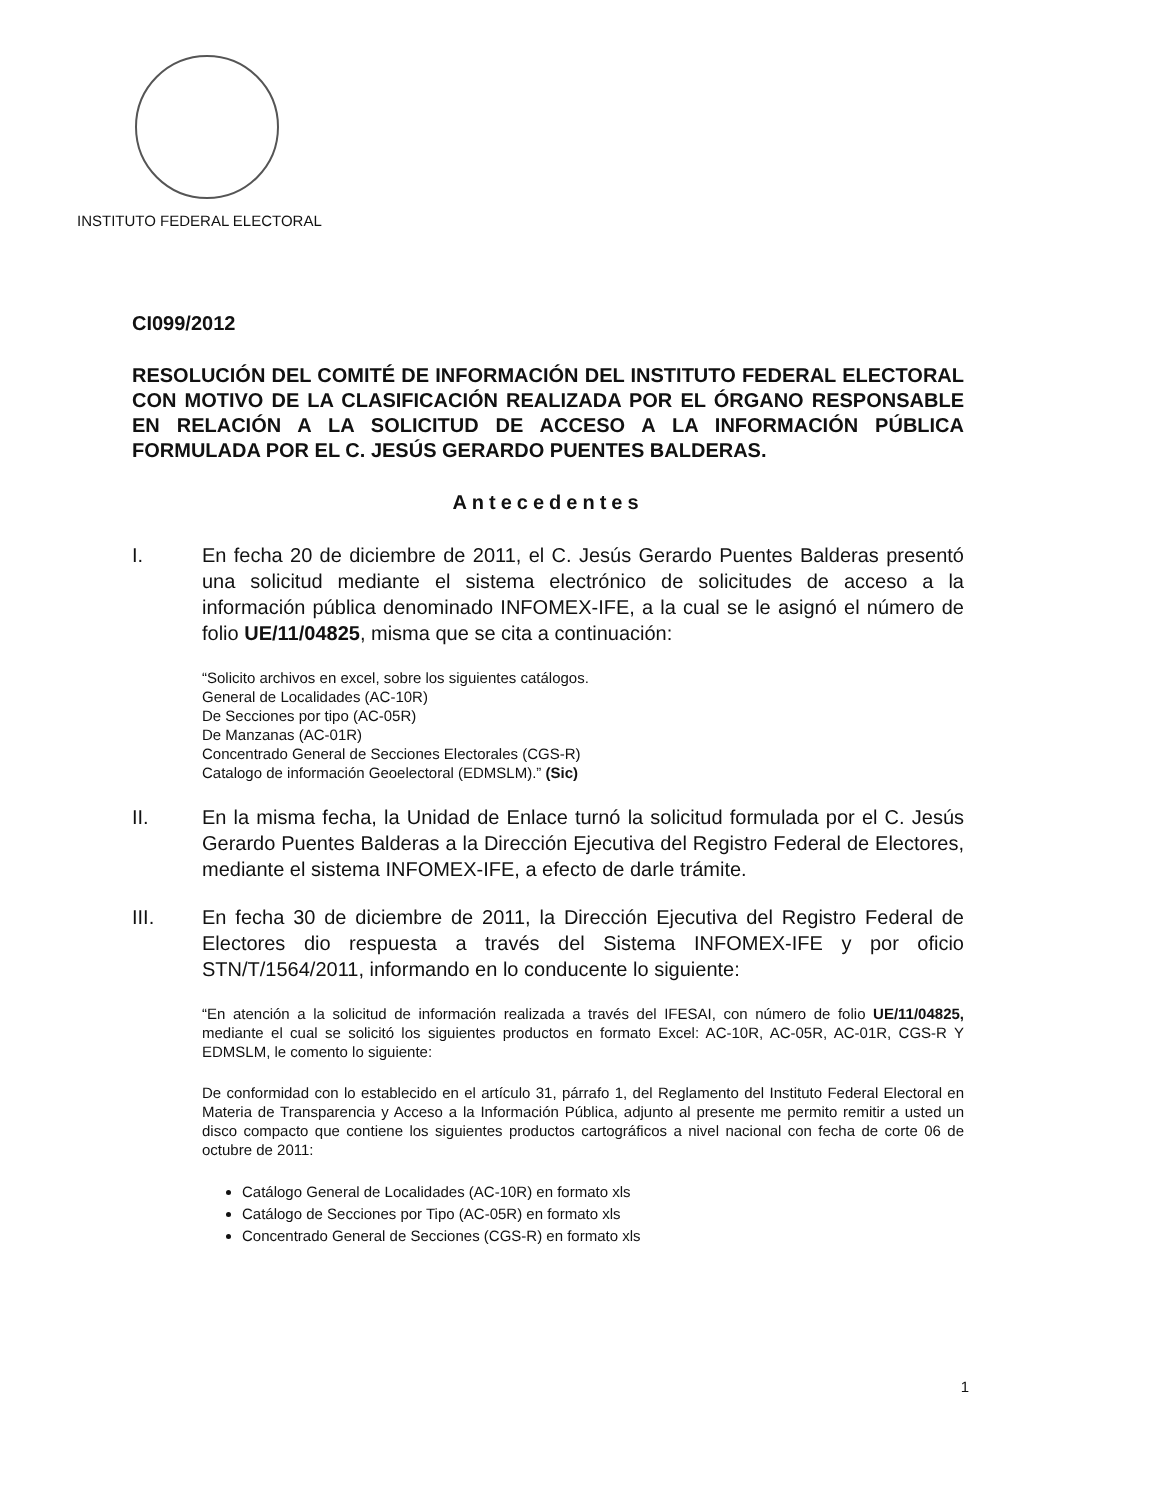INSTITUTO FEDERAL ELECTORAL
CI099/2012
RESOLUCIÓN DEL COMITÉ DE INFORMACIÓN DEL INSTITUTO FEDERAL ELECTORAL CON MOTIVO DE LA CLASIFICACIÓN REALIZADA POR EL ÓRGANO RESPONSABLE EN RELACIÓN A LA SOLICITUD DE ACCESO A LA INFORMACIÓN PÚBLICA FORMULADA POR EL C. JESÚS GERARDO PUENTES BALDERAS.
Antecedentes
I. En fecha 20 de diciembre de 2011, el C. Jesús Gerardo Puentes Balderas presentó una solicitud mediante el sistema electrónico de solicitudes de acceso a la información pública denominado INFOMEX-IFE, a la cual se le asignó el número de folio UE/11/04825, misma que se cita a continuación:
“Solicito archivos en excel, sobre los siguientes catálogos.
General de Localidades (AC-10R)
De Secciones por tipo (AC-05R)
De Manzanas (AC-01R)
Concentrado General de Secciones Electorales (CGS-R)
Catalogo de información Geoelectoral (EDMSLM).” (Sic)
II. En la misma fecha, la Unidad de Enlace turnó la solicitud formulada por el C. Jesús Gerardo Puentes Balderas a la Dirección Ejecutiva del Registro Federal de Electores, mediante el sistema INFOMEX-IFE, a efecto de darle trámite.
III. En fecha 30 de diciembre de 2011, la Dirección Ejecutiva del Registro Federal de Electores dio respuesta a través del Sistema INFOMEX-IFE y por oficio STN/T/1564/2011, informando en lo conducente lo siguiente:
“En atención a la solicitud de información realizada a través del IFESAI, con número de folio UE/11/04825, mediante el cual se solicitó los siguientes productos en formato Excel: AC-10R, AC-05R, AC-01R, CGS-R Y EDMSLM, le comento lo siguiente:
De conformidad con lo establecido en el artículo 31, párrafo 1, del Reglamento del Instituto Federal Electoral en Materia de Transparencia y Acceso a la Información Pública, adjunto al presente me permito remitir a usted un disco compacto que contiene los siguientes productos cartográficos a nivel nacional con fecha de corte 06 de octubre de 2011:
Catálogo General de Localidades (AC-10R) en formato xls
Catálogo de Secciones por Tipo (AC-05R) en formato xls
Concentrado General de Secciones (CGS-R) en formato xls
1